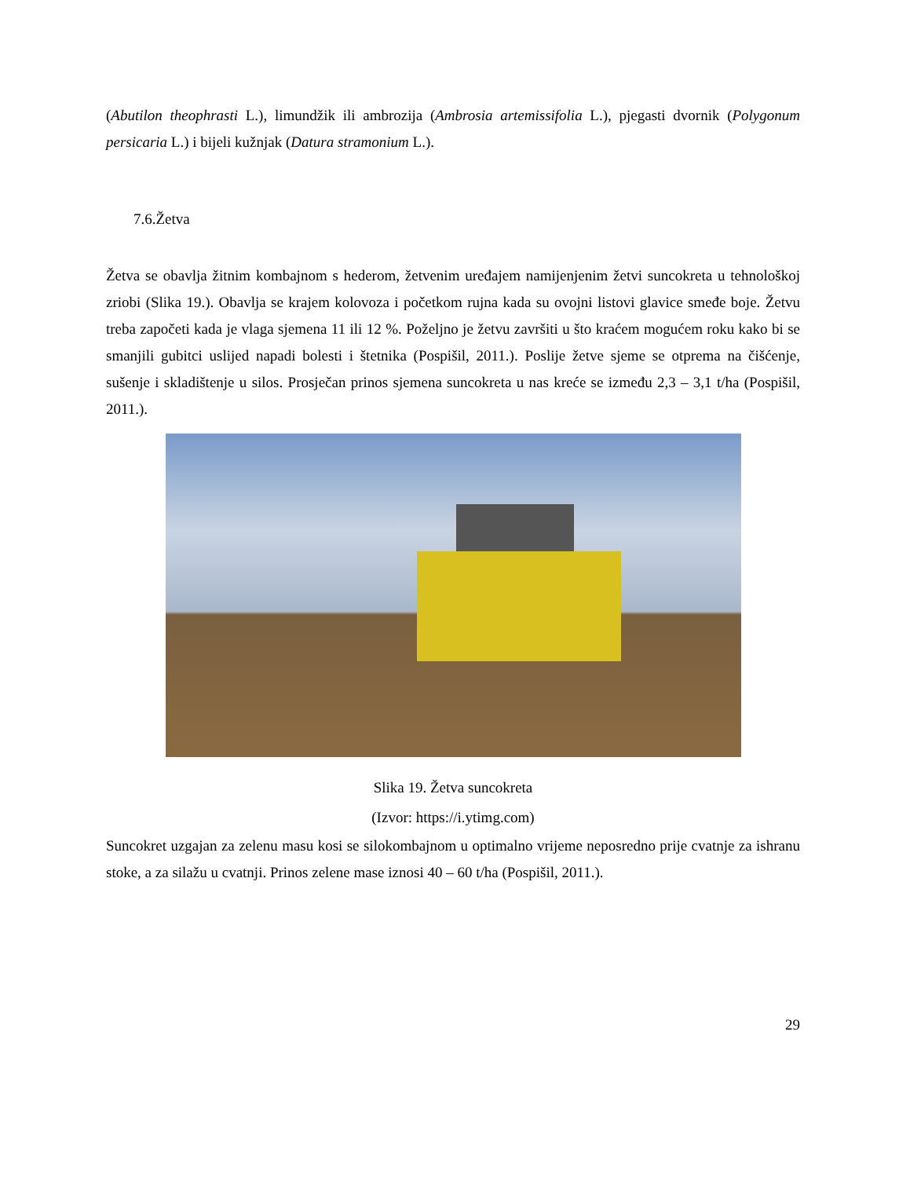(Abutilon theophrasti L.), limundžik ili ambrozija (Ambrosia artemissifolia L.), pjegasti dvornik (Polygonum persicaria L.) i bijeli kužnjak (Datura stramonium L.).
7.6.Žetva
Žetva se obavlja žitnim kombajnom s hederom, žetvenim uređajem namijenjenim žetvi suncokreta u tehnološkoj zriobi (Slika 19.). Obavlja se krajem kolovoza i početkom rujna kada su ovojni listovi glavice smeđe boje. Žetvu treba započeti kada je vlaga sjemena 11 ili 12 %. Poželjno je žetvu završiti u što kraćem mogućem roku kako bi se smanjili gubitci uslijed napadi bolesti i štetnika (Pospišil, 2011.). Poslije žetve sjeme se otprema na čišćenje, sušenje i skladištenje u silos. Prosječan prinos sjemena suncokreta u nas kreće se između 2,3 – 3,1 t/ha (Pospišil, 2011.).
Slika 19. Žetva suncokreta
(Izvor: https://i.ytimg.com)
Suncokret uzgajan za zelenu masu kosi se silokombajnom u optimalno vrijeme neposredno prije cvatnje za ishranu stoke, a za silažu u cvatnji. Prinos zelene mase iznosi 40 – 60 t/ha (Pospišil, 2011.).
29